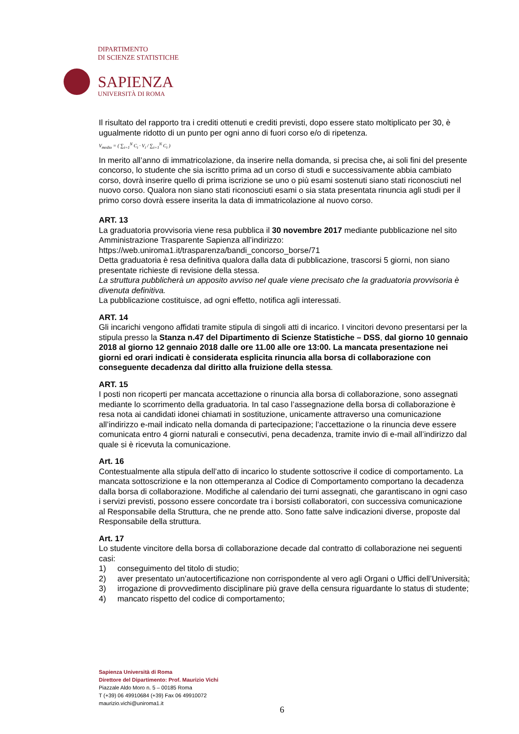DIPARTIMENTO
DI SCIENZE STATISTICHE
SAPIENZA
UNIVERSITÀ DI ROMA
Il risultato del rapporto tra i crediti ottenuti e crediti previsti, dopo essere stato moltiplicato per 30, è ugualmente ridotto di un punto per ogni anno di fuori corso e/o di ripetenza.
V<sub>medio</sub> = ( ∑<sub>i=1</sub><sup>N</sup> C<sub>i</sub> · V<sub>i</sub> / ∑<sub>i=1</sub><sup>N</sup> C<sub>i</sub> )
In merito all’anno di immatricolazione, da inserire nella domanda, si precisa che, ai soli fini del presente concorso, lo studente che sia iscritto prima ad un corso di studi e successivamente abbia cambiato corso, dovrà inserire quello di prima iscrizione se uno o più esami sostenuti siano stati riconosciuti nel nuovo corso. Qualora non siano stati riconosciuti esami o sia stata presentata rinuncia agli studi per il primo corso dovrà essere inserita la data di immatricolazione al nuovo corso.
ART. 13
La graduatoria provvisoria viene resa pubblica il 30 novembre 2017 mediante pubblicazione nel sito Amministrazione Trasparente Sapienza all’indirizzo:
https://web.uniroma1.it/trasparenza/bandi_concorso_borse/71
Detta graduatoria è resa definitiva qualora dalla data di pubblicazione, trascorsi 5 giorni, non siano presentate richieste di revisione della stessa.
La struttura pubblicherà un apposito avviso nel quale viene precisato che la graduatoria provvisoria è divenuta definitiva.
La pubblicazione costituisce, ad ogni effetto, notifica agli interessati.
ART. 14
Gli incarichi vengono affidati tramite stipula di singoli atti di incarico. I vincitori devono presentarsi per la stipula presso la Stanza n.47 del Dipartimento di Scienze Statistiche – DSS, dal giorno 10 gennaio 2018 al giorno 12 gennaio 2018 dalle ore 11.00 alle ore 13:00. La mancata presentazione nei giorni ed orari indicati è considerata esplicita rinuncia alla borsa di collaborazione con conseguente decadenza dal diritto alla fruizione della stessa.
ART. 15
I posti non ricoperti per mancata accettazione o rinuncia alla borsa di collaborazione, sono assegnati mediante lo scorrimento della graduatoria. In tal caso l’assegnazione della borsa di collaborazione è resa nota ai candidati idonei chiamati in sostituzione, unicamente attraverso una comunicazione all’indirizzo e-mail indicato nella domanda di partecipazione; l’accettazione o la rinuncia deve essere comunicata entro 4 giorni naturali e consecutivi, pena decadenza, tramite invio di e-mail all’indirizzo dal quale si è ricevuta la comunicazione.
Art. 16
Contestualmente alla stipula dell’atto di incarico lo studente sottoscrive il codice di comportamento. La mancata sottoscrizione e la non ottemperanza al Codice di Comportamento comportano la decadenza dalla borsa di collaborazione. Modifiche al calendario dei turni assegnati, che garantiscano in ogni caso i servizi previsti, possono essere concordate tra i borsisti collaboratori, con successiva comunicazione al Responsabile della Struttura, che ne prende atto. Sono fatte salve indicazioni diverse, proposte dal Responsabile della struttura.
Art. 17
Lo studente vincitore della borsa di collaborazione decade dal contratto di collaborazione nei seguenti casi:
1) conseguimento del titolo di studio;
2) aver presentato un’autocertificazione non corrispondente al vero agli Organi o Uffici dell’Università;
3) irrogazione di provvedimento disciplinare più grave della censura riguardante lo status di studente;
4) mancato rispetto del codice di comportamento;
Sapienza Università di Roma
Direttore del Dipartimento: Prof. Maurizio Vichi
Piazzale Aldo Moro n. 5 – 00185 Roma
T (+39) 06 49910684 (+39) Fax 06 49910072
maurizio.vichi@uniroma1.it
6